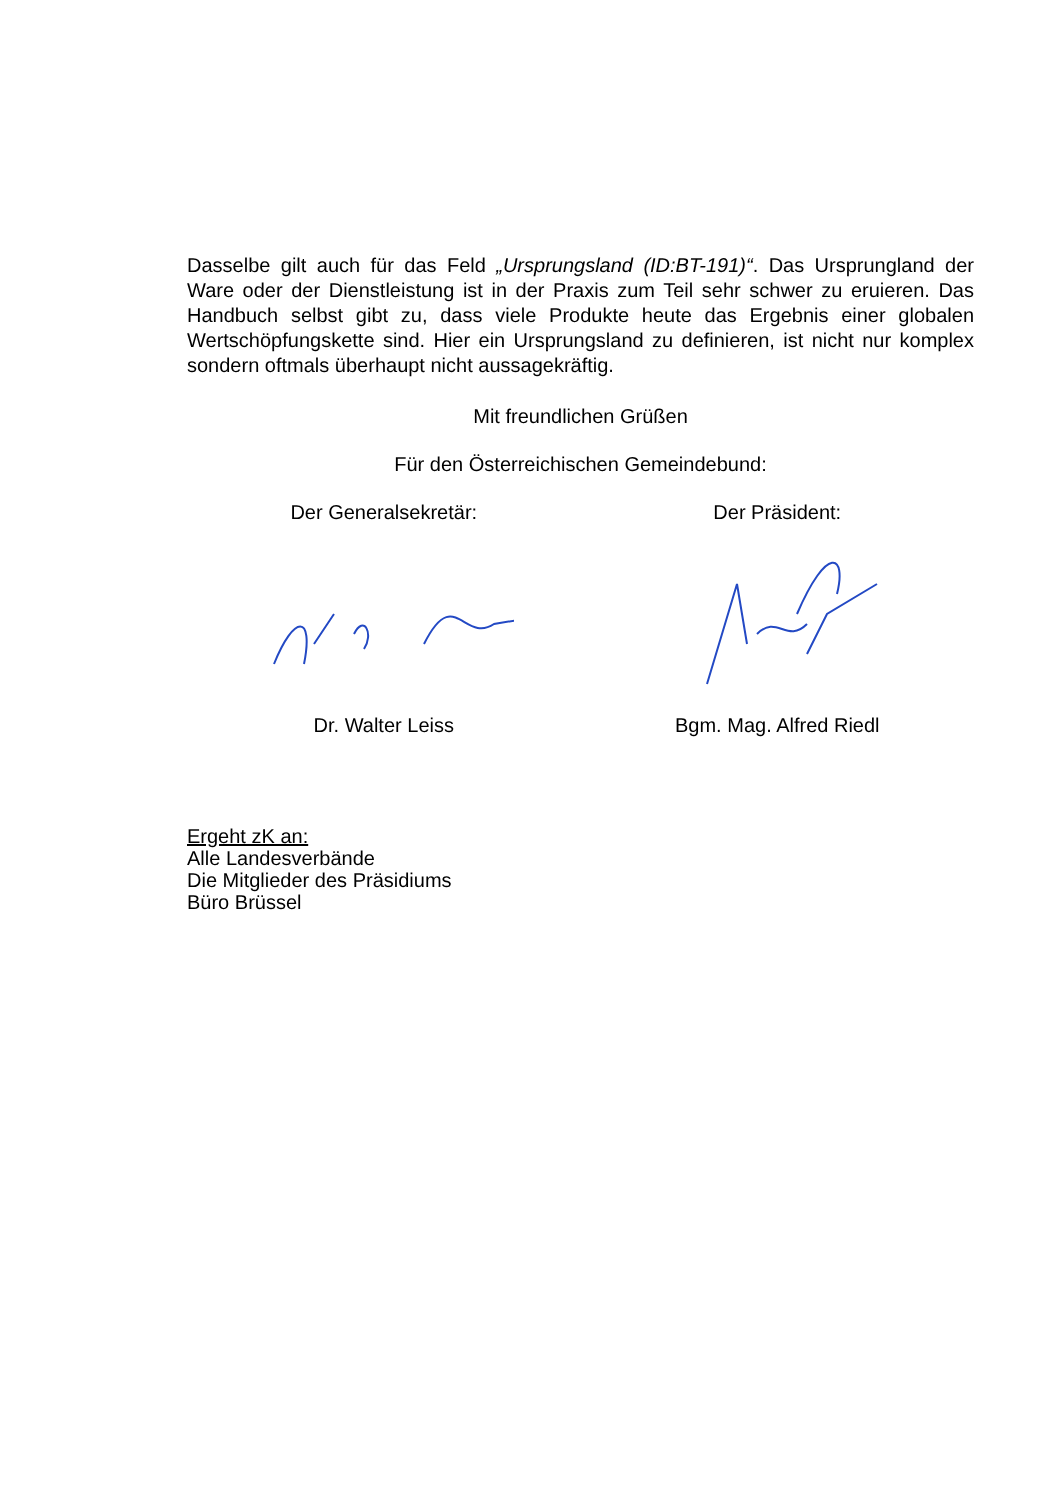Dasselbe gilt auch für das Feld „Ursprungsland (ID:BT-191)“. Das Ursprungland der Ware oder der Dienstleistung ist in der Praxis zum Teil sehr schwer zu eruieren. Das Handbuch selbst gibt zu, dass viele Produkte heute das Ergebnis einer globalen Wertschöpfungskette sind. Hier ein Ursprungsland zu definieren, ist nicht nur komplex sondern oftmals überhaupt nicht aussagekräftig.
Mit freundlichen Grüßen
Für den Österreichischen Gemeindebund:
Der Generalsekretär: Der Präsident:
Dr. Walter Leiss Bgm. Mag. Alfred Riedl
Ergeht zK an:
Alle Landesverbände
Die Mitglieder des Präsidiums
Büro Brüssel